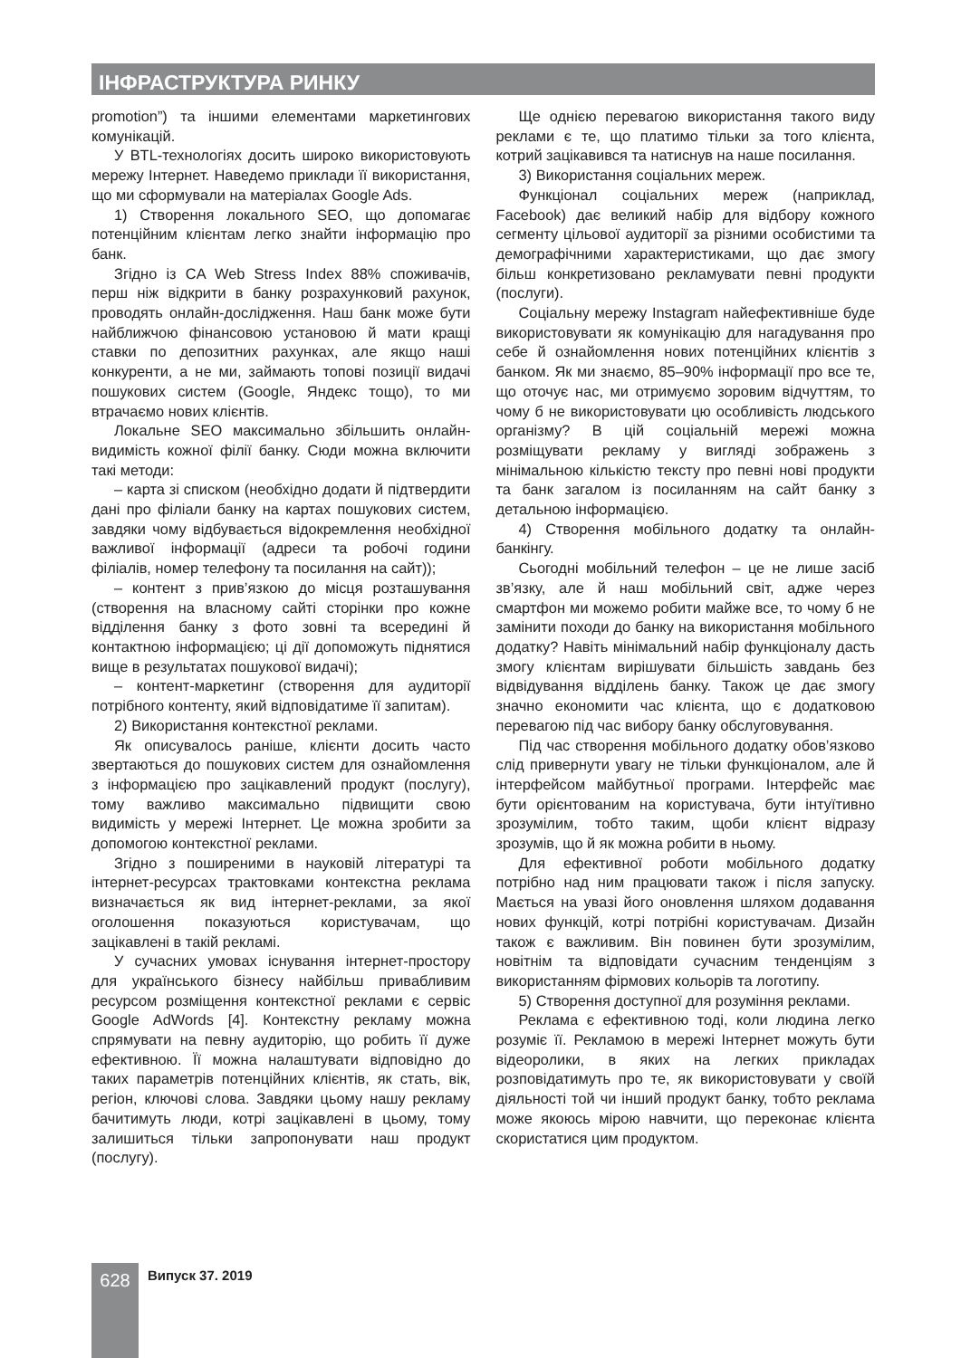ІНФРАСТРУКТУРА РИНКУ
promotion”) та іншими елементами маркетингових комунікацій.
У BTL-технологіях досить широко використовують мережу Інтернет. Наведемо приклади її використання, що ми сформували на матеріалах Google Ads.
1) Створення локального SEO, що допомагає потенційним клієнтам легко знайти інформацію про банк.
Згідно із CA Web Stress Index 88% споживачів, перш ніж відкрити в банку розрахунковий рахунок, проводять онлайн-дослідження. Наш банк може бути найближчою фінансовою установою й мати кращі ставки по депозитних рахунках, але якщо наші конкуренти, а не ми, займають топові позиції видачі пошукових систем (Google, Яндекс тощо), то ми втрачаємо нових клієнтів.
Локальне SEO максимально збільшить онлайн-видимість кожної філії банку. Сюди можна включити такі методи:
– карта зі списком (необхідно додати й підтвердити дані про філіали банку на картах пошукових систем, завдяки чому відбувається відокремлення необхідної важливої інформації (адреси та робочі години філіалів, номер телефону та посилання на сайт));
– контент з прив’язкою до місця розташування (створення на власному сайті сторінки про кожне відділення банку з фото зовні та всередині й контактною інформацією; ці дії допоможуть піднятися вище в результатах пошукової видачі);
– контент-маркетинг (створення для аудиторії потрібного контенту, який відповідатиме її запитам).
2) Використання контекстної реклами.
Як описувалось раніше, клієнти досить часто звертаються до пошукових систем для ознайомлення з інформацією про зацікавлений продукт (послугу), тому важливо максимально підвищити свою видимість у мережі Інтернет. Це можна зробити за допомогою контекстної реклами.
Згідно з поширеними в науковій літературі та інтернет-ресурсах трактовками контекстна реклама визначається як вид інтернет-реклами, за якої оголошення показуються користувачам, що зацікавлені в такій рекламі.
У сучасних умовах існування інтернет-простору для українського бізнесу найбільш привабливим ресурсом розміщення контекстної реклами є сервіс Google AdWords [4]. Контекстну рекламу можна спрямувати на певну аудиторію, що робить її дуже ефективною. Її можна налаштувати відповідно до таких параметрів потенційних клієнтів, як стать, вік, регіон, ключові слова. Завдяки цьому нашу рекламу бачитимуть люди, котрі зацікавлені в цьому, тому залишиться тільки запропонувати наш продукт (послугу).
Ще однією перевагою використання такого виду реклами є те, що платимо тільки за того клієнта, котрий зацікавився та натиснув на наше посилання.
3) Використання соціальних мереж.
Функціонал соціальних мереж (наприклад, Facebook) дає великий набір для відбору кожного сегменту цільової аудиторії за різними особистими та демографічними характеристиками, що дає змогу більш конкретизовано рекламувати певні продукти (послуги).
Соціальну мережу Instagram найефективніше буде використовувати як комунікацію для нагадування про себе й ознайомлення нових потенційних клієнтів з банком. Як ми знаємо, 85–90% інформації про все те, що оточує нас, ми отримуємо зоровим відчуттям, то чому б не використовувати цю особливість людського організму? В цій соціальній мережі можна розміщувати рекламу у вигляді зображень з мінімальною кількістю тексту про певні нові продукти та банк загалом із посиланням на сайт банку з детальною інформацією.
4) Створення мобільного додатку та онлайн-банкінгу.
Сьогодні мобільний телефон – це не лише засіб зв’язку, але й наш мобільний світ, адже через смартфон ми можемо робити майже все, то чому б не замінити походи до банку на використання мобільного додатку? Навіть мінімальний набір функціоналу дасть змогу клієнтам вирішувати більшість завдань без відвідування відділень банку. Також це дає змогу значно економити час клієнта, що є додатковою перевагою під час вибору банку обслуговування.
Під час створення мобільного додатку обов’язково слід привернути увагу не тільки функціоналом, але й інтерфейсом майбутньої програми. Інтерфейс має бути орієнтованим на користувача, бути інтуїтивно зрозумілим, тобто таким, щоби клієнт відразу зрозумів, що й як можна робити в ньому.
Для ефективної роботи мобільного додатку потрібно над ним працювати також і після запуску. Мається на увазі його оновлення шляхом додавання нових функцій, котрі потрібні користувачам. Дизайн також є важливим. Він повинен бути зрозумілим, новітнім та відповідати сучасним тенденціям з використанням фірмових кольорів та логотипу.
5) Створення доступної для розуміння реклами.
Реклама є ефективною тоді, коли людина легко розуміє її. Рекламою в мережі Інтернет можуть бути відеоролики, в яких на легких прикладах розповідатимуть про те, як використовувати у своїй діяльності той чи інший продукт банку, тобто реклама може якоюсь мірою навчити, що переконає клієнта скористатися цим продуктом.
628 Випуск 37. 2019